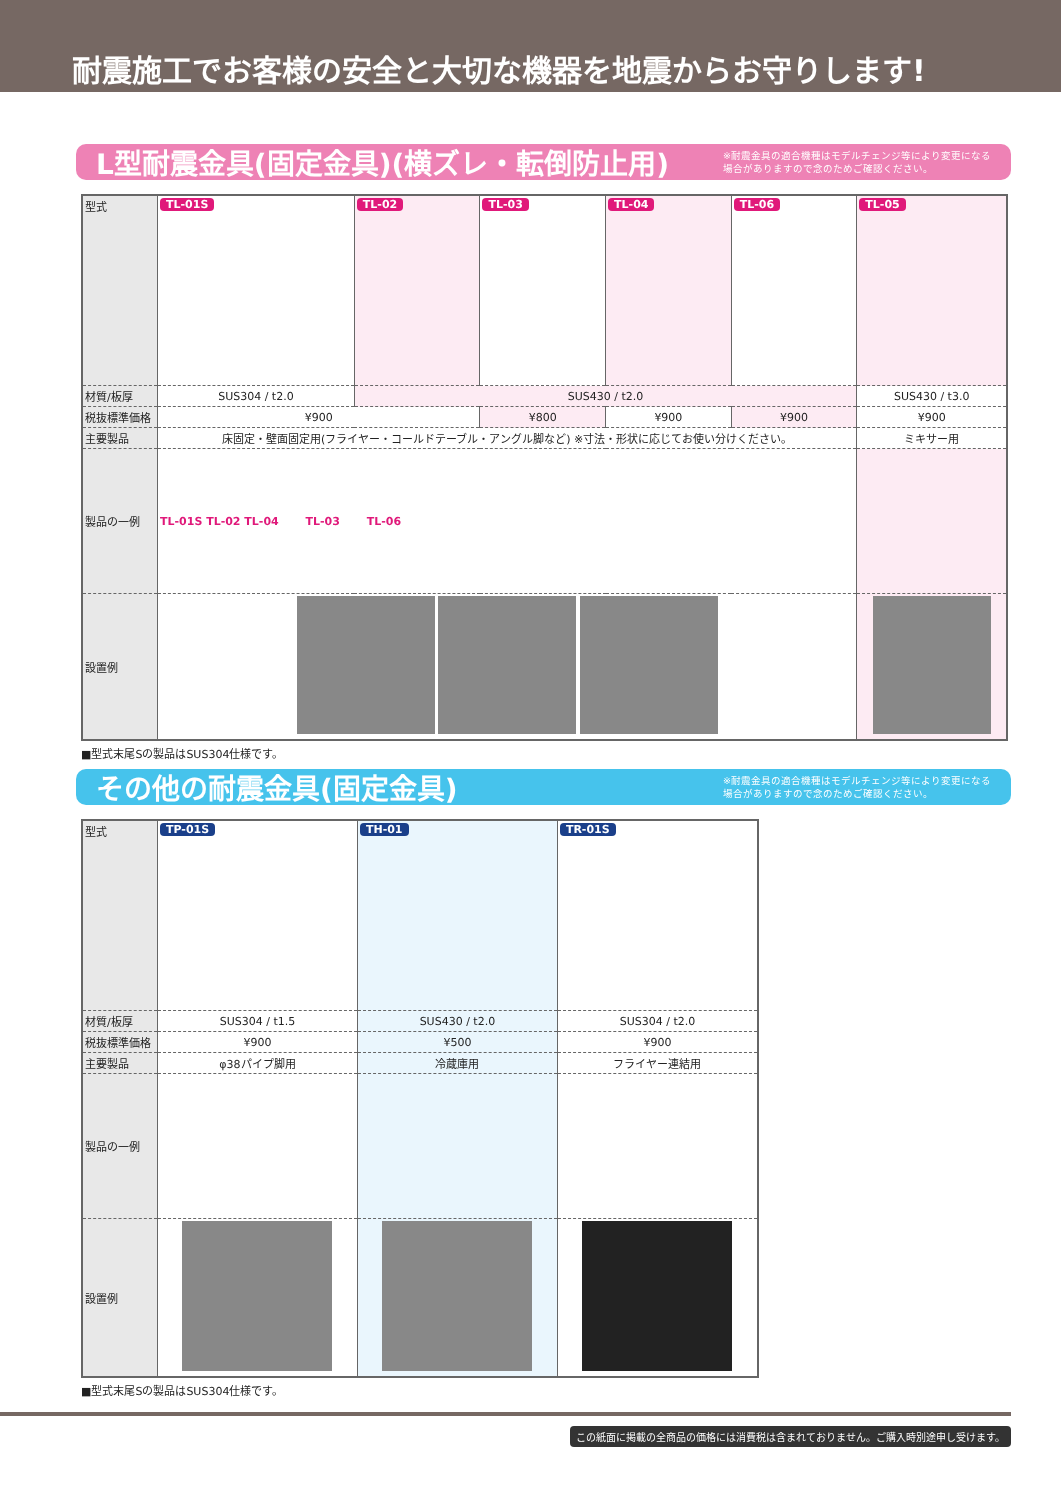耐震施工でお客様の安全と大切な機器を地震からお守りします!
L型耐震金具(固定金具)(横ズレ・転倒防止用)
※耐震金具の適合機種はモデルチェンジ等により変更になる
場合がありますので念のためご確認ください。
| 型式 | TL-01S | TL-02 | TL-03 | TL-04 | TL-06 | TL-05 |
| 材質/板厚 | SUS304 / t2.0 | SUS430 / t2.0 | | | | SUS430 / t3.0 |
| 税抜標準価格 | ¥900 | | ¥800 | ¥900 | ¥900 | ¥900 |
| 主要製品 | 床固定・壁面固定用(フライヤー・コールドテーブル・アングル脚など) ※寸法・形状に応じてお使い分けください。 | | | | | ミキサー用 |
| 製品の一例 | TL-01S TL-02 TL-04 TL-03 TL-06 | | | | | |
| 設置例 | | | | | | |
■型式末尾Sの製品はSUS304仕様です。
その他の耐震金具(固定金具)
※耐震金具の適合機種はモデルチェンジ等により変更になる
場合がありますので念のためご確認ください。
| 型式 | TP-01S | TH-01 | TR-01S |
| 材質/板厚 | SUS304 / t1.5 | SUS430 / t2.0 | SUS304 / t2.0 |
| 税抜標準価格 | ¥900 | ¥500 | ¥900 |
| 主要製品 | φ38パイプ脚用 | 冷蔵庫用 | フライヤー連結用 |
| 製品の一例 | | | |
| 設置例 | | | |
■型式末尾Sの製品はSUS304仕様です。
この紙面に掲載の全商品の価格には消費税は含まれておりません。ご購入時別途申し受けます。